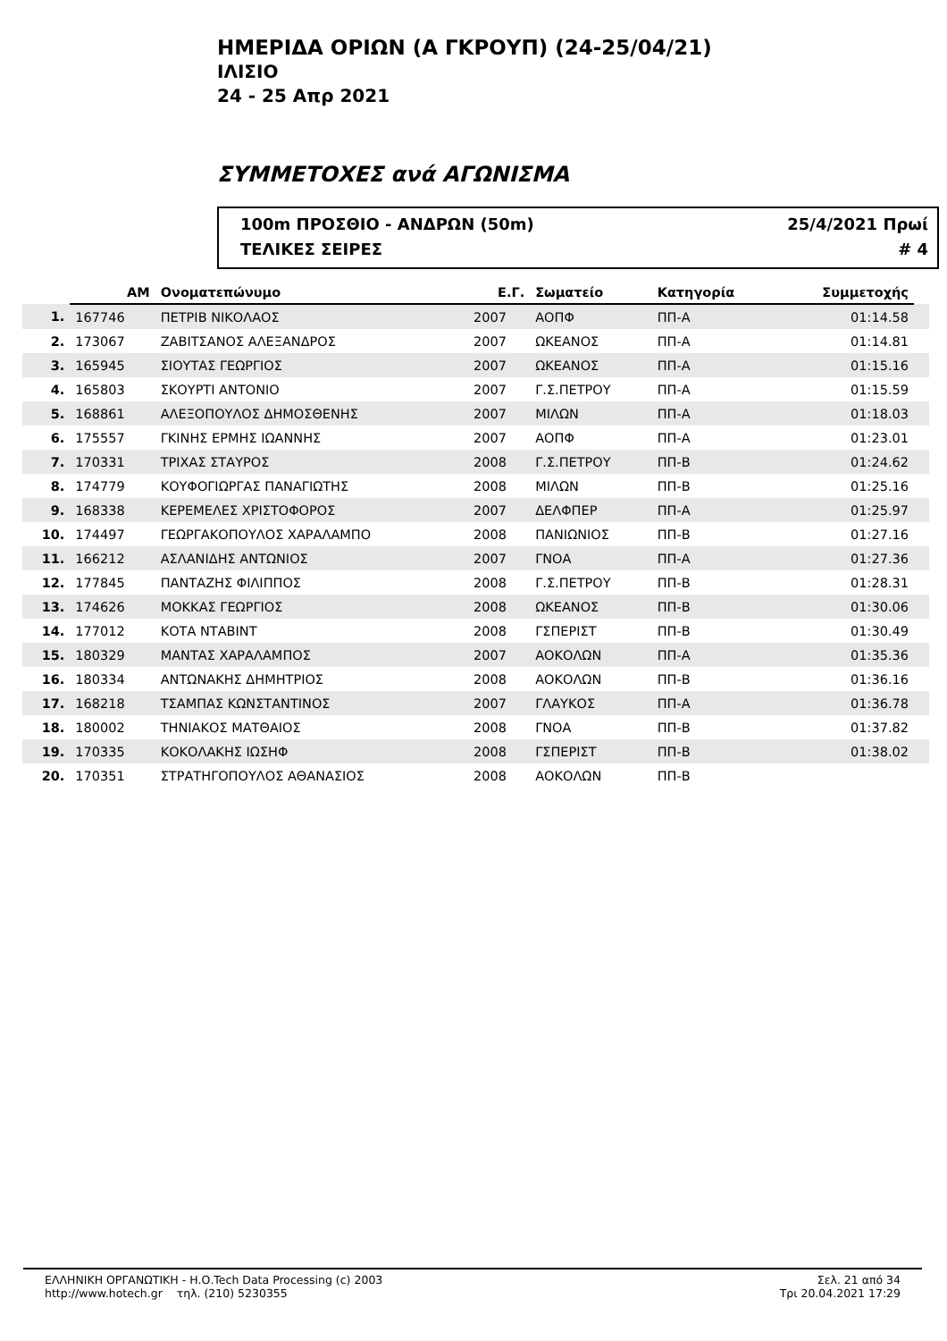ΗΜΕΡΙΔΑ ΟΡΙΩΝ (Α ΓΚΡΟΥΠ) (24-25/04/21)
ΙΛΙΣΙΟ
24 - 25 Απρ 2021
ΣΥΜΜΕΤΟΧΕΣ ανά ΑΓΩΝΙΣΜΑ
100m ΠΡΟΣΘΙΟ - ΑΝΔΡΩΝ (50m)
ΤΕΛΙΚΕΣ ΣΕΙΡΕΣ
25/4/2021 Πρωί
# 4
| | ΑΜ | Ονοματεπώνυμο | Ε.Γ. | Σωματείο | Κατηγορία | Συμμετοχής | |
| --- | --- | --- | --- | --- | --- | --- | --- |
| 1. | 167746 | ΠΕΤΡΙΒ ΝΙΚΟΛΑΟΣ | 2007 | ΑΟΠΦ | ΠΠ-Α | 01:14.58 | |
| 2. | 173067 | ΖΑΒΙΤΣΑΝΟΣ ΑΛΕΞΑΝΔΡΟΣ | 2007 | ΩΚΕΑΝΟΣ | ΠΠ-Α | 01:14.81 | |
| 3. | 165945 | ΣΙΟΥΤΑΣ ΓΕΩΡΓΙΟΣ | 2007 | ΩΚΕΑΝΟΣ | ΠΠ-Α | 01:15.16 | |
| 4. | 165803 | ΣΚΟΥΡΤΙ ΑΝΤΟΝΙΟ | 2007 | Γ.Σ.ΠΕΤΡΟΥ | ΠΠ-Α | 01:15.59 | |
| 5. | 168861 | ΑΛΕΞΟΠΟΥΛΟΣ ΔΗΜΟΣΘΕΝΗΣ | 2007 | ΜΙΛΩΝ | ΠΠ-Α | 01:18.03 | |
| 6. | 175557 | ΓΚΙΝΗΣ ΕΡΜΗΣ ΙΩΑΝΝΗΣ | 2007 | ΑΟΠΦ | ΠΠ-Α | 01:23.01 | |
| 7. | 170331 | ΤΡΙΧΑΣ ΣΤΑΥΡΟΣ | 2008 | Γ.Σ.ΠΕΤΡΟΥ | ΠΠ-Β | 01:24.62 | |
| 8. | 174779 | ΚΟΥΦΟΓΙΩΡΓΑΣ ΠΑΝΑΓΙΩΤΗΣ | 2008 | ΜΙΛΩΝ | ΠΠ-Β | 01:25.16 | |
| 9. | 168338 | ΚΕΡΕΜΕΛΕΣ ΧΡΙΣΤΟΦΟΡΟΣ | 2007 | ΔΕΛΦΠΕΡ | ΠΠ-Α | 01:25.97 | |
| 10. | 174497 | ΓΕΩΡΓΑΚΟΠΟΥΛΟΣ ΧΑΡΑΛΑΜΠΟ | 2008 | ΠΑΝΙΩΝΙΟΣ | ΠΠ-Β | 01:27.16 | |
| 11. | 166212 | ΑΣΛΑΝΙΔΗΣ ΑΝΤΩΝΙΟΣ | 2007 | ΓΝΟΑ | ΠΠ-Α | 01:27.36 | |
| 12. | 177845 | ΠΑΝΤΑΖΗΣ ΦΙΛΙΠΠΟΣ | 2008 | Γ.Σ.ΠΕΤΡΟΥ | ΠΠ-Β | 01:28.31 | |
| 13. | 174626 | ΜΟΚΚΑΣ ΓΕΩΡΓΙΟΣ | 2008 | ΩΚΕΑΝΟΣ | ΠΠ-Β | 01:30.06 | |
| 14. | 177012 | ΚΟΤΑ ΝΤΑΒΙΝΤ | 2008 | ΓΣΠΕΡΙΣΤ | ΠΠ-Β | 01:30.49 | |
| 15. | 180329 | ΜΑΝΤΑΣ ΧΑΡΑΛΑΜΠΟΣ | 2007 | ΑΟΚΟΛΩΝ | ΠΠ-Α | 01:35.36 | |
| 16. | 180334 | ΑΝΤΩΝΑΚΗΣ ΔΗΜΗΤΡΙΟΣ | 2008 | ΑΟΚΟΛΩΝ | ΠΠ-Β | 01:36.16 | |
| 17. | 168218 | ΤΣΑΜΠΑΣ ΚΩΝΣΤΑΝΤΙΝΟΣ | 2007 | ΓΛΑΥΚΟΣ | ΠΠ-Α | 01:36.78 | |
| 18. | 180002 | ΤΗΝΙΑΚΟΣ ΜΑΤΘΑΙΟΣ | 2008 | ΓΝΟΑ | ΠΠ-Β | 01:37.82 | |
| 19. | 170335 | ΚΟΚΟΛΑΚΗΣ ΙΩΣΗΦ | 2008 | ΓΣΠΕΡΙΣΤ | ΠΠ-Β | 01:38.02 | |
| 20. | 170351 | ΣΤΡΑΤΗΓΟΠΟΥΛΟΣ ΑΘΑΝΑΣΙΟΣ | 2008 | ΑΟΚΟΛΩΝ | ΠΠ-Β | | |
ΕΛΛΗΝΙΚΗ ΟΡΓΑΝΩΤΙΚΗ - Η.Ο.Tech Data Processing (c) 2003
http://www.hotech.gr τηλ. (210) 5230355
Σελ. 21 από 34
Τρι 20.04.2021 17:29